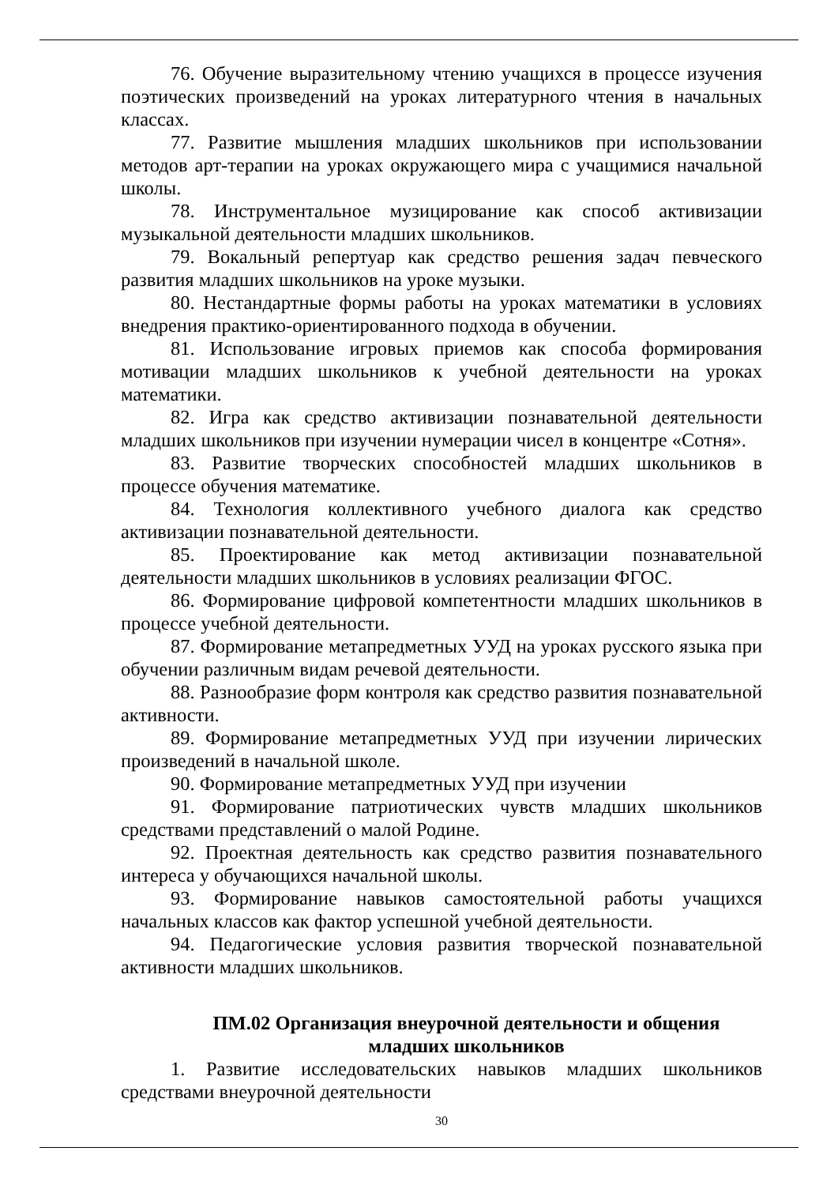76. Обучение выразительному чтению учащихся в процессе изучения поэтических произведений на уроках литературного чтения в начальных классах.
77. Развитие мышления младших школьников при использовании методов арт-терапии на уроках окружающего мира с учащимися начальной школы.
78. Инструментальное музицирование как способ активизации музыкальной деятельности младших школьников.
79. Вокальный репертуар как средство решения задач певческого развития младших школьников на уроке музыки.
80. Нестандартные формы работы на уроках математики в условиях внедрения практико-ориентированного подхода в обучении.
81. Использование игровых приемов как способа формирования мотивации младших школьников к учебной деятельности на уроках математики.
82. Игра как средство активизации познавательной деятельности младших школьников при изучении нумерации чисел в концентре «Сотня».
83. Развитие творческих способностей младших школьников в процессе обучения математике.
84. Технология коллективного учебного диалога как средство активизации познавательной деятельности.
85. Проектирование как метод активизации познавательной деятельности младших школьников в условиях реализации ФГОС.
86. Формирование цифровой компетентности младших школьников в процессе учебной деятельности.
87. Формирование метапредметных УУД на уроках русского языка при обучении различным видам речевой деятельности.
88. Разнообразие форм контроля как средство развития познавательной активности.
89. Формирование метапредметных УУД при изучении лирических произведений в начальной школе.
90. Формирование метапредметных УУД при изучении
91. Формирование патриотических чувств младших школьников средствами представлений о малой Родине.
92. Проектная деятельность как средство развития познавательного интереса у обучающихся начальной школы.
93. Формирование навыков самостоятельной работы учащихся начальных классов как фактор успешной учебной деятельности.
94. Педагогические условия развития творческой познавательной активности младших школьников.
ПМ.02 Организация внеурочной деятельности и общения младших школьников
1. Развитие исследовательских навыков младших школьников средствами внеурочной деятельности
30